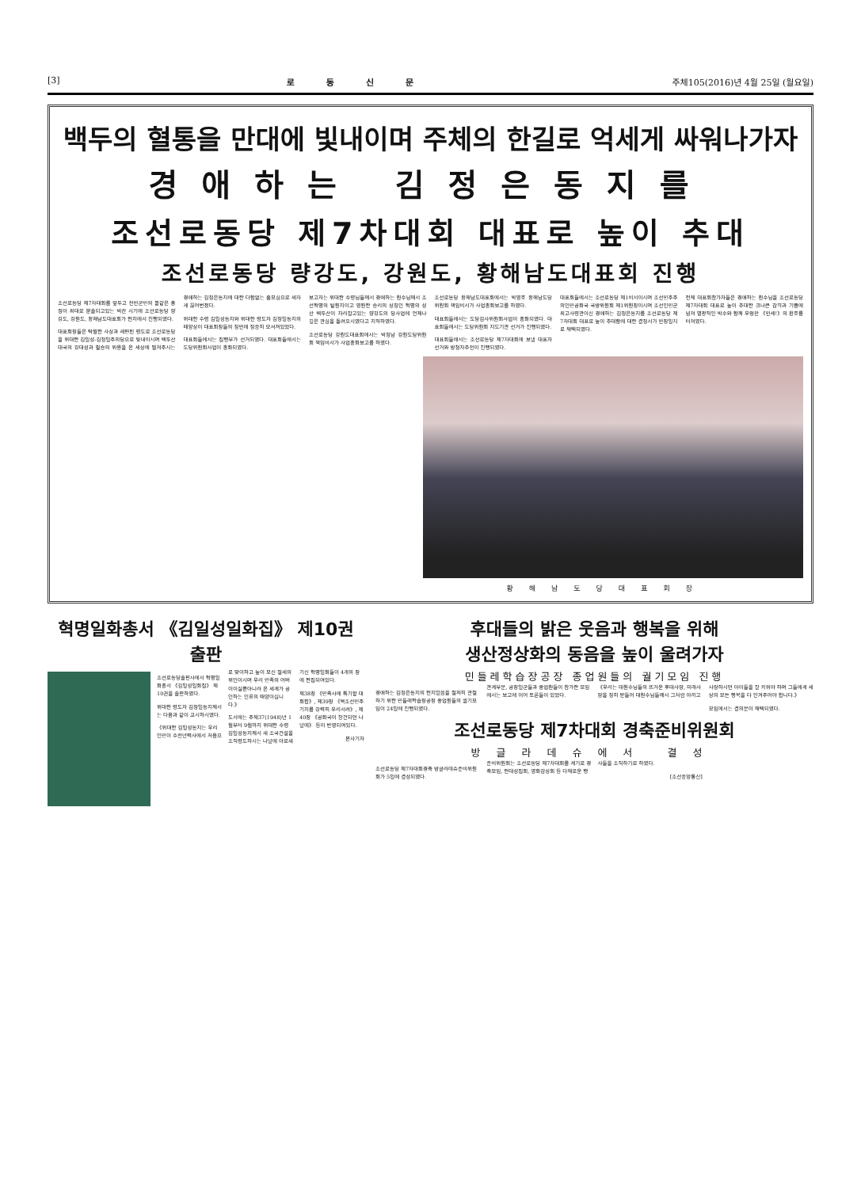[3] 로동신문 주체105(2016)년 4월 25일 (월요일)
백두의 혈통을 만대에 빛내이며 주체의 한길로 억세게 싸워나가자
경애하는 김정은동지를
조선로동당 제7차대회 대표로 높이 추대
조선로동당 량강도, 강원도, 황해남도대표회 진행
조선로동당 제7차대회를 앞두고 천만군민의 불같은 충정이 최대로 분출되고있는 벅찬 시기에 조선로동당 량강도, 강원도, 황해남도대표회가 현지에서 진행되였다.
대표회장들은 탁월한 사상과 세련된 령도로 조선로동당을 위대한 김일성-김정일주의당으로 빛내이시며 백두산대국의 강대성과 필승의 위용을 온 세상에 떨쳐주시는 경애하는 김정은동지에 대한 다함없는 흠모심으로 세차게 끓어번졌다.
위대한 수령 김일성동지와 위대한 령도자 김정일동지의 태양상이 대표회장들의 정면에 정중히 모셔져있었다.
대표회들에서는 집행부가 선거되였다. 대표회들에서는 도당위원회사업이 총화되였다.
보고자는 위대한 수령님들께서 경애하는 원수님께서 조선혁명의 탈원지이고 영원한 승리의 상징인 혁명의 성산 백두산이 자리잡고있는 량강도의 당사업에 언제나 깊은 관심을 돌려오시였다고 지적하였다.
조선로동당 강원도대표회에서는 박정남 강원도당위원회 책임비서가 사업총화보고를 하였다.
조선로동당 황해남도대표회에서는 박영호 황해남도당위원회 책임비서가 사업총화보고를 하였다.
대표회들에서는 도당검사위원회사업이 총화되였다. 대표회들에서는 도당위원회 지도기관 선거가 진행되였다.
대표회들에서는 조선로동당 제7차대회에 보낼 대표자선거와 방청자추천이 진행되였다.
대표회들에서는 조선로동당 제1비서이시며 조선민주주의인민공화국 국방위원회 제1위원장이시며 조선인민군 최고사령관이신 경애하는 김정은동지를 조선로동당 제7차대회 대표로 높이 추대함에 대한 결정서가 만장일치로 채택되였다.
전체 대표회참가자들은 경애하는 원수님을 조선로동당 제7차대회 대표로 높이 추대한 크나큰 감격과 기쁨에 넘쳐 열광적인 박수와 함께 우렁찬 《만세!》의 환호를 터쳐였다.
황해남도당대표회장
혁명일화총서 《김일성일화집》 제10권 출판
조선로동당출판사에서 혁명일화총서 《김일성일화집》 제10권을 출판하였다.
위대한 령도자 김정일동지께서는 다음과 같이 교시하시였다.
《위대한 김일성동지는 우리 인민이 수천년력사에서 처음으로 맞이하고 높이 모신 절세의 위인이시며 우리 민족의 어버이이실뿐아니라 온 세계가 공인하는 인류의 태양이십니다.》
도서에는 주체37(1948)년 1월부터 9월까지 위대한 수령 김일성동지께서 새 조국건설을 조직령도하시는 나날에 아로새기신 혁명일화들이 4개의 장에 편집되여있다.
제38장 《민족사에 특기할 대회합》, 제39장 《북조선민주기지를 강력히 우리서려》, 제40장 《공화국이 창건되던 나날에》 등이 반영되여있다.
본사기자
후대들의 밝은 웃음과 행복을 위해
생산정상화의 동음을 높이 울려가자
민들레학습장공장 종업원들의 궐기모임 진행
경애하는 김정은동지의 현지말씀을 철저히 관철하기 위한 민들레학습장공장 종업원들의 궐기모임이 24일에 진행되였다.
관계부문, 공장일군들과 종업원들이 참가한 모임에서는 보고에 이어 토론들이 있었다.
《우리는 대원수님들의 뜨거운 후대사랑, 미래사랑을 정히 받들어 대원수님들께서 그처럼 아끼고 사랑하시던 아이들을 잘 키워야 하며 그들에게 세상의 모든 행복을 다 안겨주어야 합니다.》
모임에서는 결의문이 채택되였다.
조선로동당 제7차대회 경축준비위원회
방글라데슈에서 결성
조선로동당 제7차대회경축 방글라데슈준비위원회가 5일에 결성되였다.
준비위원회는 조선로동당 제7차대회를 계기로 경축모임, 현대성집회, 영화감상회 등 다채로운 행사들을 조직하기로 하였다.
[조선중앙통신]